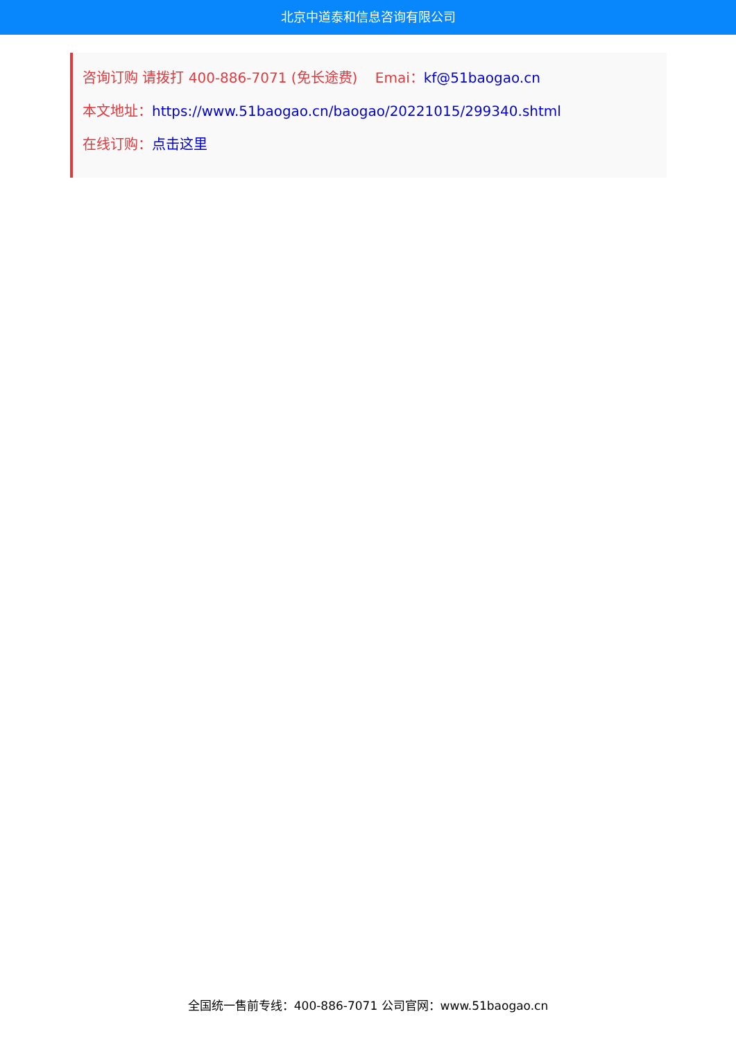北京中道泰和信息咨询有限公司
咨询订购 请拨打 400-886-7071 (免长途费) Emai：kf@51baogao.cn
本文地址：https://www.51baogao.cn/baogao/20221015/299340.shtml
在线订购：点击这里
全国统一售前专线：400-886-7071 公司官网：www.51baogao.cn